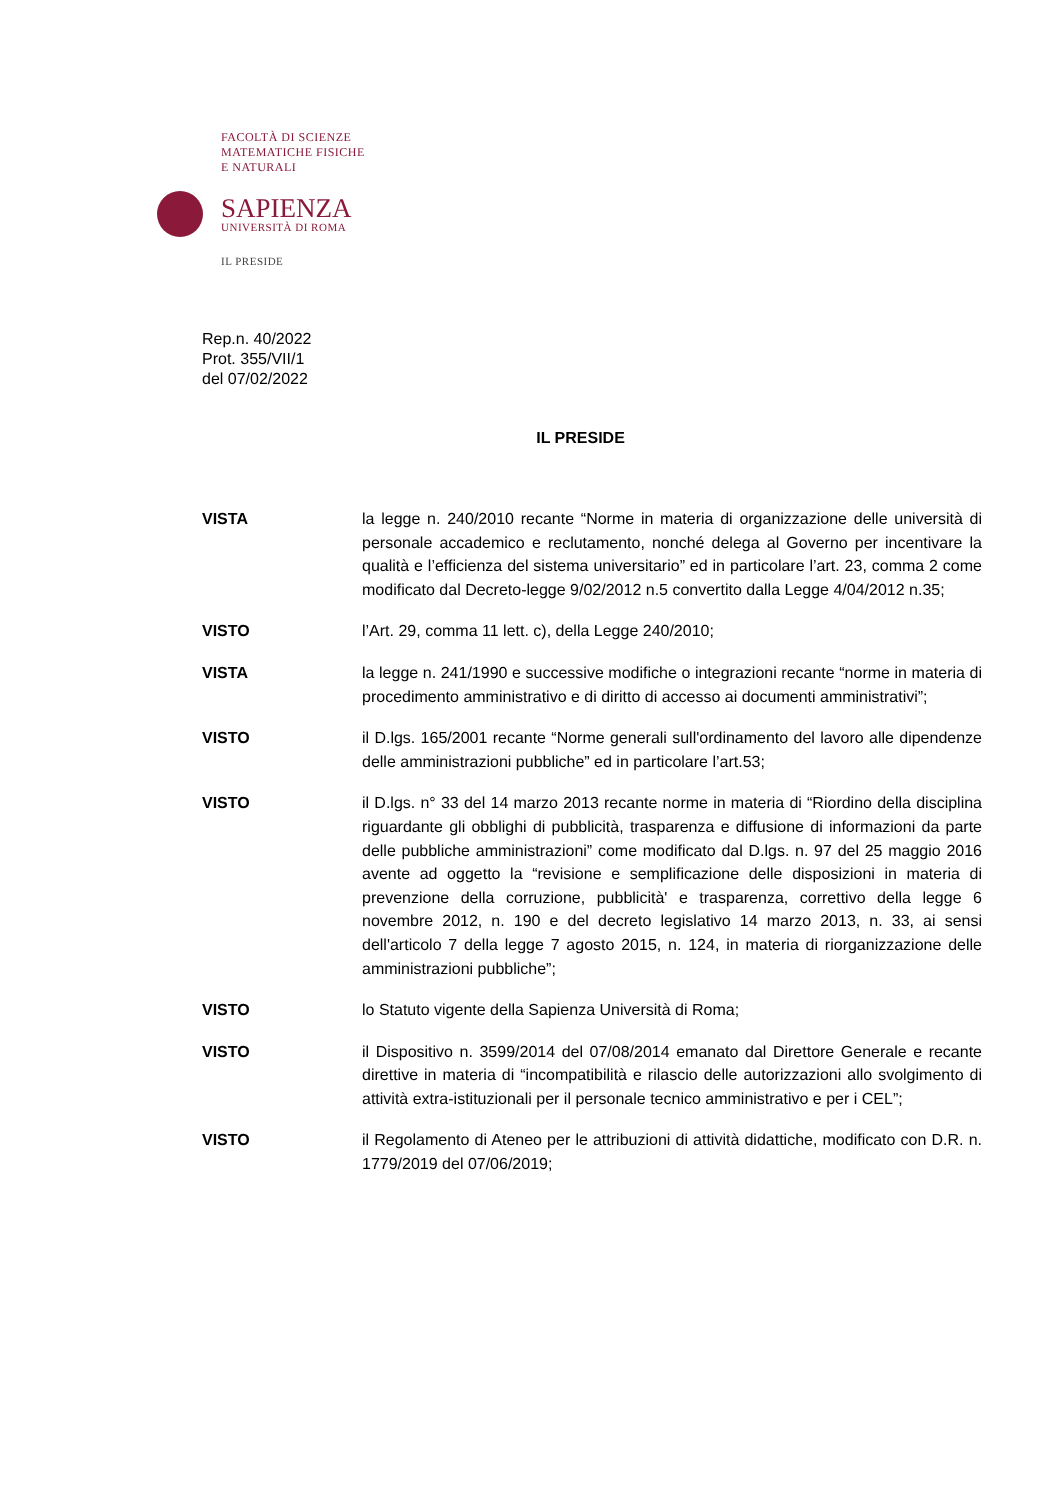FACOLTÀ DI SCIENZE
MATEMATICHE FISICHE
E NATURALI
SAPIENZA
UNIVERSITÀ DI ROMA
IL PRESIDE
Rep.n. 40/2022
Prot. 355/VII/1
del 07/02/2022
IL PRESIDE
VISTA la legge n. 240/2010 recante “Norme in materia di organizzazione delle università di personale accademico e reclutamento, nonché delega al Governo per incentivare la qualità e l’efficienza del sistema universitario” ed in particolare l’art. 23, comma 2 come modificato dal Decreto-legge 9/02/2012 n.5 convertito dalla Legge 4/04/2012 n.35;
VISTO l’Art. 29, comma 11 lett. c), della Legge 240/2010;
VISTA la legge n. 241/1990 e successive modifiche o integrazioni recante “norme in materia di procedimento amministrativo e di diritto di accesso ai documenti amministrativi”;
VISTO il D.lgs. 165/2001 recante “Norme generali sull'ordinamento del lavoro alle dipendenze delle amministrazioni pubbliche” ed in particolare l’art.53;
VISTO il D.lgs. n° 33 del 14 marzo 2013 recante norme in materia di “Riordino della disciplina riguardante gli obblighi di pubblicità, trasparenza e diffusione di informazioni da parte delle pubbliche amministrazioni” come modificato dal D.lgs. n. 97 del 25 maggio 2016 avente ad oggetto la “revisione e semplificazione delle disposizioni in materia di prevenzione della corruzione, pubblicità' e trasparenza, correttivo della legge 6 novembre 2012, n. 190 e del decreto legislativo 14 marzo 2013, n. 33, ai sensi dell'articolo 7 della legge 7 agosto 2015, n. 124, in materia di riorganizzazione delle amministrazioni pubbliche”;
VISTO lo Statuto vigente della Sapienza Università di Roma;
VISTO il Dispositivo n. 3599/2014 del 07/08/2014 emanato dal Direttore Generale e recante direttive in materia di “incompatibilità e rilascio delle autorizzazioni allo svolgimento di attività extra-istituzionali per il personale tecnico amministrativo e per i CEL”;
VISTO il Regolamento di Ateneo per le attribuzioni di attività didattiche, modificato con D.R. n. 1779/2019 del 07/06/2019;